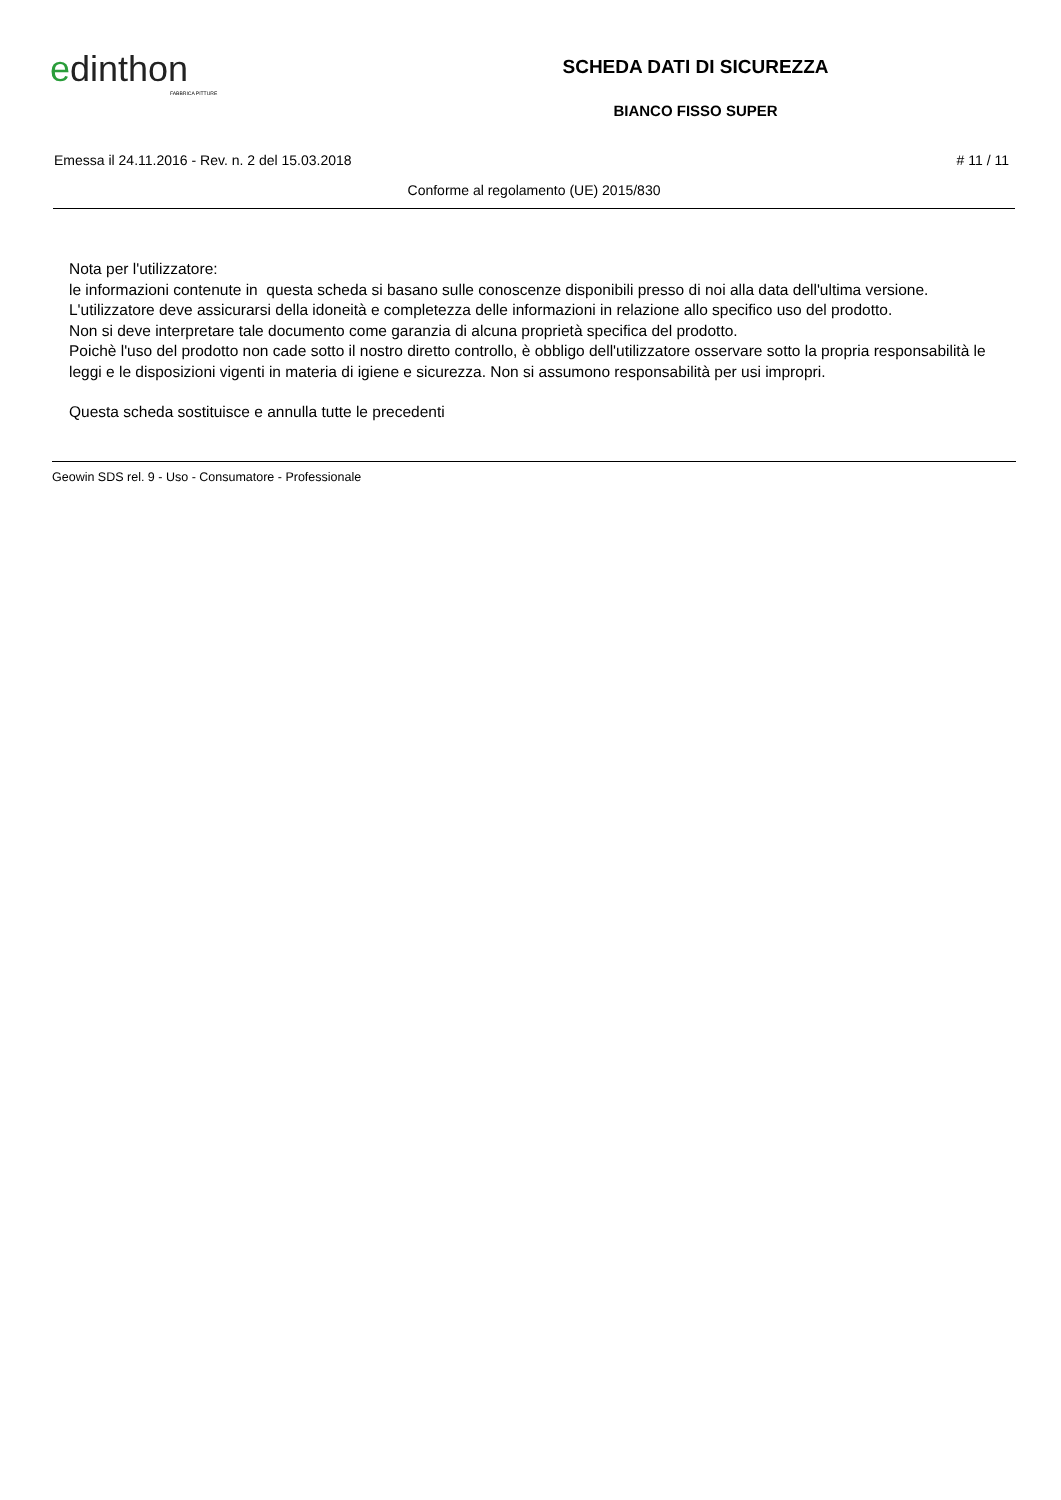edinthon
FABBRICA PITTURE
SCHEDA DATI DI SICUREZZA
BIANCO FISSO SUPER
Emessa il 24.11.2016 - Rev. n. 2 del 15.03.2018 # 11 / 11
Conforme al regolamento (UE) 2015/830
Nota per l'utilizzatore:
le informazioni contenute in questa scheda si basano sulle conoscenze disponibili presso di noi alla data dell'ultima versione.
L'utilizzatore deve assicurarsi della idoneità e completezza delle informazioni in relazione allo specifico uso del prodotto.
Non si deve interpretare tale documento come garanzia di alcuna proprietà specifica del prodotto.
Poichè l'uso del prodotto non cade sotto il nostro diretto controllo, è obbligo dell'utilizzatore osservare sotto la propria responsabilità le leggi e le disposizioni vigenti in materia di igiene e sicurezza. Non si assumono responsabilità per usi impropri.
Questa scheda sostituisce e annulla tutte le precedenti
Geowin SDS rel. 9 - Uso - Consumatore - Professionale